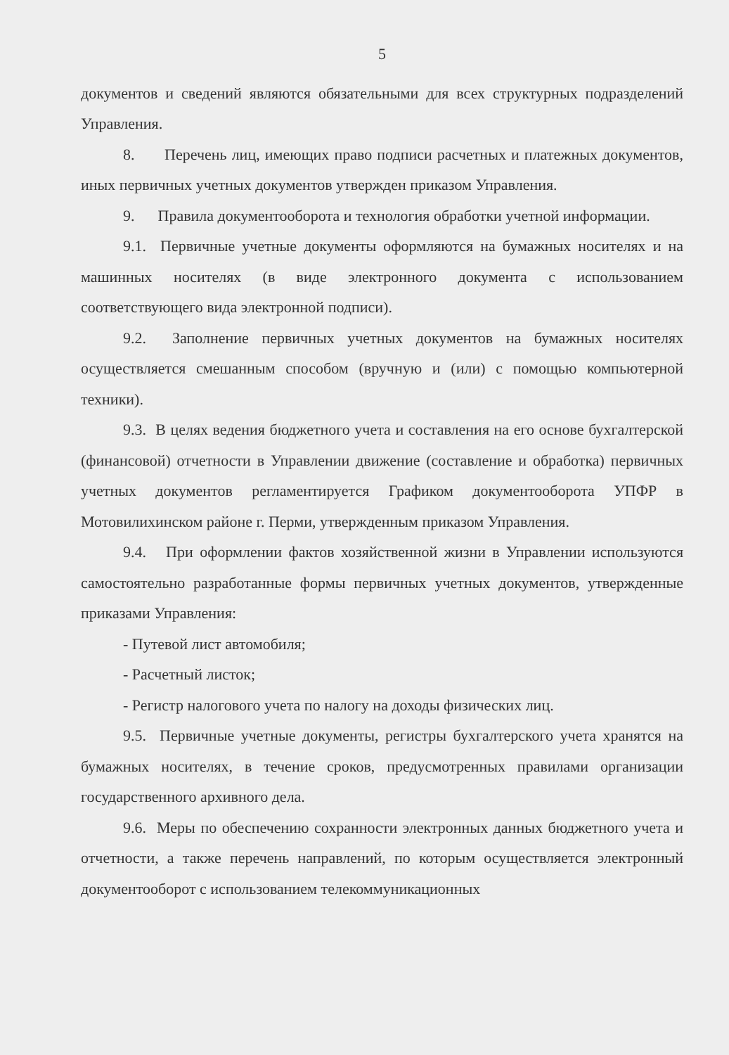5
документов и сведений являются обязательными для всех структурных подразделений Управления.
8. Перечень лиц, имеющих право подписи расчетных и платежных документов, иных первичных учетных документов утвержден приказом Управления.
9. Правила документооборота и технология обработки учетной информации.
9.1. Первичные учетные документы оформляются на бумажных носителях и на машинных носителях (в виде электронного документа с использованием соответствующего вида электронной подписи).
9.2. Заполнение первичных учетных документов на бумажных носителях осуществляется смешанным способом (вручную и (или) с помощью компьютерной техники).
9.3. В целях ведения бюджетного учета и составления на его основе бухгалтерской (финансовой) отчетности в Управлении движение (составление и обработка) первичных учетных документов регламентируется Графиком документооборота УПФР в Мотовилихинском районе г. Перми, утвержденным приказом Управления.
9.4. При оформлении фактов хозяйственной жизни в Управлении используются самостоятельно разработанные формы первичных учетных документов, утвержденные приказами Управления:
- Путевой лист автомобиля;
- Расчетный листок;
- Регистр налогового учета по налогу на доходы физических лиц.
9.5. Первичные учетные документы, регистры бухгалтерского учета хранятся на бумажных носителях, в течение сроков, предусмотренных правилами организации государственного архивного дела.
9.6. Меры по обеспечению сохранности электронных данных бюджетного учета и отчетности, а также перечень направлений, по которым осуществляется электронный документооборот с использованием телекоммуникационных